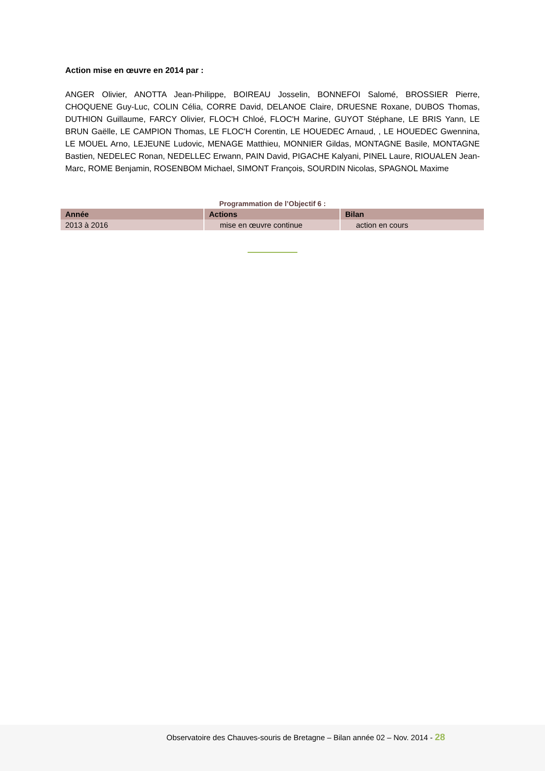Action mise en œuvre en 2014 par :
ANGER Olivier, ANOTTA Jean-Philippe, BOIREAU Josselin, BONNEFOI Salomé, BROSSIER Pierre, CHOQUENE Guy-Luc, COLIN Célia, CORRE David, DELANOE Claire, DRUESNE Roxane, DUBOS Thomas, DUTHION Guillaume, FARCY Olivier, FLOC'H Chloé, FLOC'H Marine, GUYOT Stéphane, LE BRIS Yann, LE BRUN Gaëlle, LE CAMPION Thomas, LE FLOC'H Corentin, LE HOUEDEC Arnaud, , LE HOUEDEC Gwennina, LE MOUEL Arno, LEJEUNE Ludovic, MENAGE Matthieu, MONNIER Gildas, MONTAGNE Basile, MONTAGNE Bastien, NEDELEC Ronan, NEDELLEC Erwann, PAIN David, PIGACHE Kalyani, PINEL Laure, RIOUALEN Jean-Marc, ROME Benjamin, ROSENBOM Michael, SIMONT François, SOURDIN Nicolas, SPAGNOL Maxime
Programmation de l’Objectif 6 :
| Année | Actions | Bilan |
| --- | --- | --- |
| 2013 à 2016 | mise en œuvre continue | action en cours |
Observatoire des Chauves-souris de Bretagne – Bilan année 02 – Nov. 2014 - 28